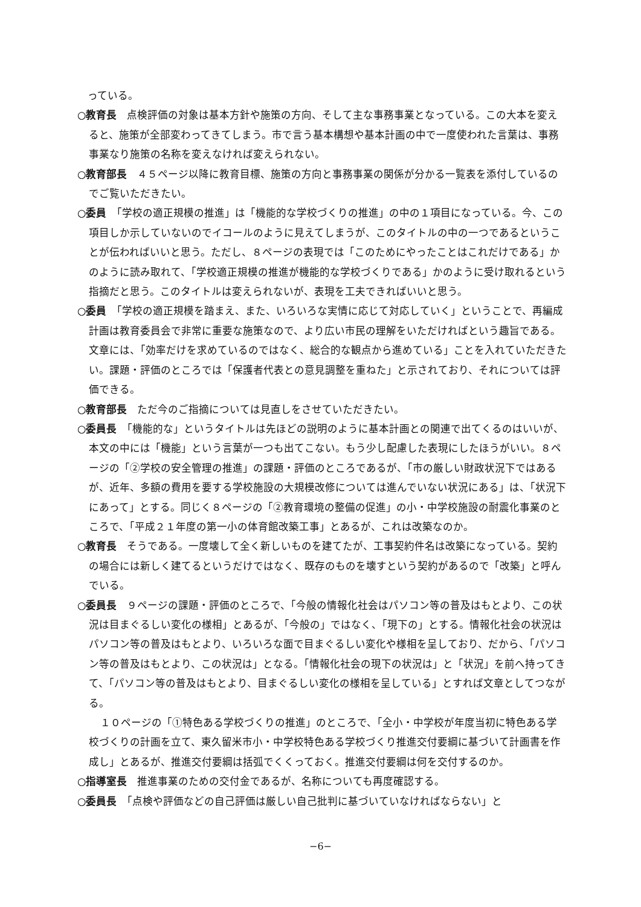っている。
○教育長　点検評価の対象は基本方針や施策の方向、そして主な事務事業となっている。この大本を変えると、施策が全部変わってきてしまう。市で言う基本構想や基本計画の中で一度使われた言葉は、事務事業なり施策の名称を変えなければ変えられない。
○教育部長　４５ページ以降に教育目標、施策の方向と事務事業の関係が分かる一覧表を添付しているのでご覧いただきたい。
○委員　「学校の適正規模の推進」は「機能的な学校づくりの推進」の中の１項目になっている。今、この項目しか示していないのでイコールのように見えてしまうが、このタイトルの中の一つであるということが伝わればいいと思う。ただし、８ページの表現では「このためにやったことはこれだけである」かのように読み取れて、「学校適正規模の推進が機能的な学校づくりである」かのように受け取れるという指摘だと思う。このタイトルは変えられないが、表現を工夫できればいいと思う。
○委員　「学校の適正規模を踏まえ、また、いろいろな実情に応じて対応していく」ということで、再編成計画は教育委員会で非常に重要な施策なので、より広い市民の理解をいただければという趣旨である。文章には、「効率だけを求めているのではなく、総合的な観点から進めている」ことを入れていただきたい。課題・評価のところでは「保護者代表との意見調整を重ねた」と示されており、それについては評価できる。
○教育部長　ただ今のご指摘については見直しをさせていただきたい。
○委員長　「機能的な」というタイトルは先ほどの説明のように基本計画との関連で出てくるのはいいが、本文の中には「機能」という言葉が一つも出てこない。もう少し配慮した表現にしたほうがいい。８ページの「②学校の安全管理の推進」の課題・評価のところであるが、「市の厳しい財政状況下ではあるが、近年、多額の費用を要する学校施設の大規模改修については進んでいない状況にある」は、「状況下にあって」とする。同じく８ページの「②教育環境の整備の促進」の小・中学校施設の耐震化事業のところで、「平成２１年度の第一小の体育館改築工事」とあるが、これは改築なのか。
○教育長　そうである。一度壊して全く新しいものを建てたが、工事契約件名は改築になっている。契約の場合には新しく建てるというだけではなく、既存のものを壊すという契約があるので「改築」と呼んでいる。
○委員長　９ページの課題・評価のところで、「今般の情報化社会はパソコン等の普及はもとより、この状況は目まぐるしい変化の様相」とあるが、「今般の」ではなく、「現下の」とする。情報化社会の状況はパソコン等の普及はもとより、いろいろな面で目まぐるしい変化や様相を呈しており、だから、「パソコン等の普及はもとより、この状況は」となる。「情報化社会の現下の状況は」と「状況」を前へ持ってきて、「パソコン等の普及はもとより、目まぐるしい変化の様相を呈している」とすれば文章としてつながる。
１０ページの「①特色ある学校づくりの推進」のところで、「全小・中学校が年度当初に特色ある学校づくりの計画を立て、東久留米市小・中学校特色ある学校づくり推進交付要綱に基づいて計画書を作成し」とあるが、推進交付要綱は括弧でくくっておく。推進交付要綱は何を交付するのか。
○指導室長　推進事業のための交付金であるが、名称についても再度確認する。
○委員長　「点検や評価などの自己評価は厳しい自己批判に基づいていなければならない」と
−6−